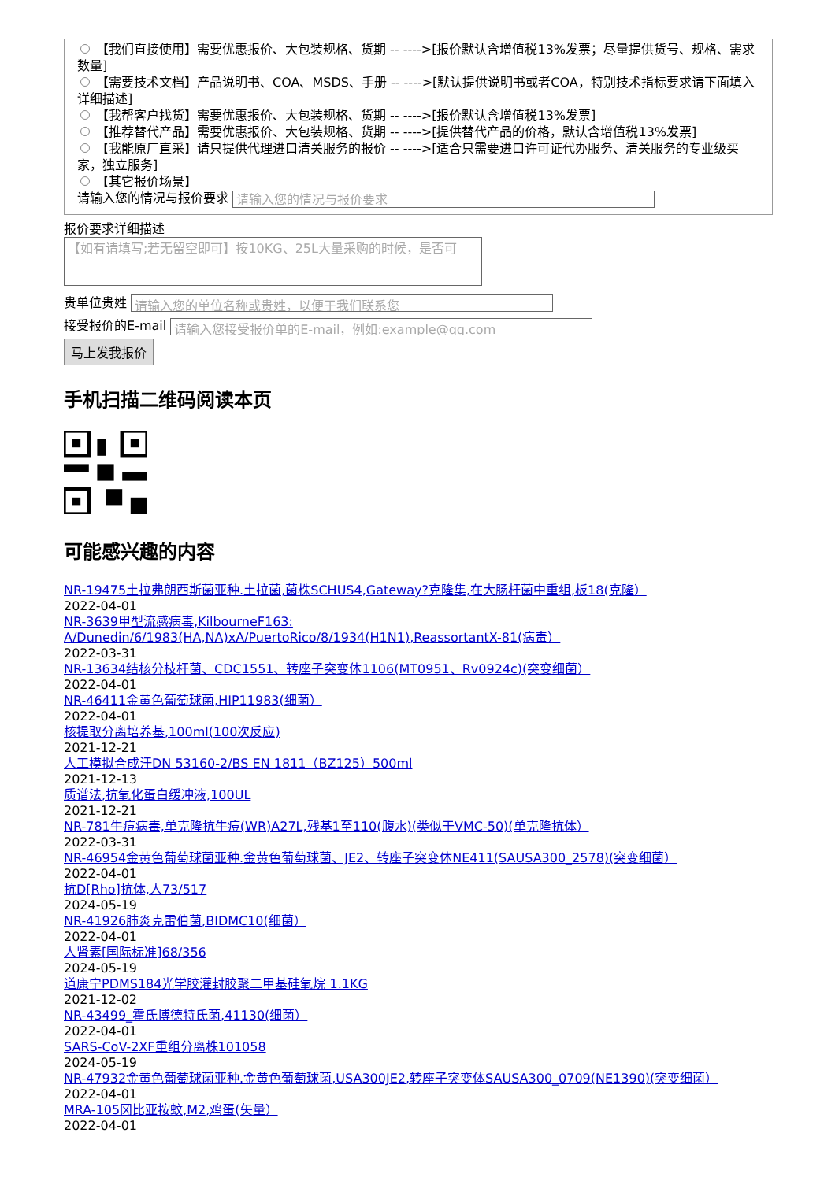【我们直接使用】需要优惠报价、大包装规格、货期 -- ---->[报价默认含增值税13%发票；尽量提供货号、规格、需求数量]
【需要技术文档】产品说明书、COA、MSDS、手册 -- ---->[默认提供说明书或者COA，特别技术指标要求请下面填入详细描述]
【我帮客户找货】需要优惠报价、大包装规格、货期 -- ---->[报价默认含增值税13%发票]
【推荐替代产品】需要优惠报价、大包装规格、货期 -- ---->[提供替代产品的价格，默认含增值税13%发票]
【我能原厂直采】请只提供代理进口清关服务的报价 -- ---->[适合只需要进口许可证代办服务、清关服务的专业级买家，独立服务]
【其它报价场景】
请输入您的情况与报价要求 请输入您的情况与报价要求
报价要求详细描述
【如有请填写;若无留空即可】按10KG、25L大量采购的时候，是否可
贵单位贵姓 请输入您的单位名称或贵姓，以便于我们联系您
接受报价的E-mail 请输入您接受报价单的E-mail，例如:example@qq.com
马上发我报价
手机扫描二维码阅读本页
可能感兴趣的内容
NR-19475土拉弗朗西斯菌亚种.土拉菌,菌株SCHUS4,Gateway?克隆集,在大肠杆菌中重组,板18(克隆）
2022-04-01
NR-3639甲型流感病毒,KilbourneF163:
A/Dunedin/6/1983(HA,NA)xA/PuertoRico/8/1934(H1N1),ReassortantX-81(病毒）
2022-03-31
NR-13634结核分枝杆菌、CDC1551、转座子突变体1106(MT0951、Rv0924c)(突变细菌）
2022-04-01
NR-46411金黄色葡萄球菌,HIP11983(细菌）
2022-04-01
核提取分离培养基,100ml(100次反应)
2021-12-21
人工模拟合成汗DN 53160-2/BS EN 1811（BZ125）500ml
2021-12-13
质谱法,抗氧化蛋白缓冲液,100UL
2021-12-21
NR-781牛痘病毒,单克隆抗牛痘(WR)A27L,残基1至110(腹水)(类似于VMC-50)(单克隆抗体）
2022-03-31
NR-46954金黄色葡萄球菌亚种.金黄色葡萄球菌、JE2、转座子突变体NE411(SAUSA300_2578)(突变细菌）
2022-04-01
抗D[Rho]抗体,人73/517
2024-05-19
NR-41926肺炎克雷伯菌,BIDMC10(细菌）
2022-04-01
人肾素[国际标准]68/356
2024-05-19
道康宁PDMS184光学胶灌封胶聚二甲基硅氧烷 1.1KG
2021-12-02
NR-43499_霍氏博德特氏菌,41130(细菌）
2022-04-01
SARS-CoV-2XF重组分离株101058
2024-05-19
NR-47932金黄色葡萄球菌亚种.金黄色葡萄球菌,USA300JE2,转座子突变体SAUSA300_0709(NE1390)(突变细菌）
2022-04-01
MRA-105冈比亚按蚊,M2,鸡蛋(矢量）
2022-04-01